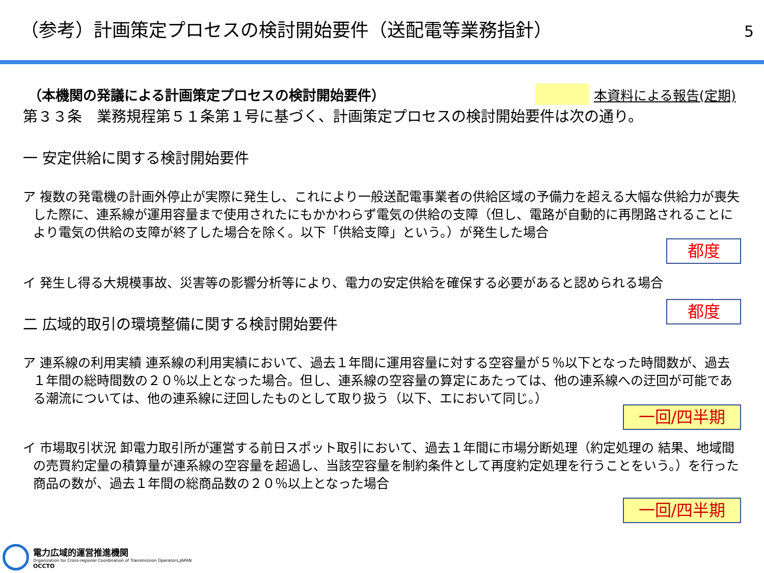（参考）計画策定プロセスの検討開始要件（送配電等業務指針）
5
本資料による報告(定期)
（本機関の発議による計画策定プロセスの検討開始要件）
第３３条　業務規程第５１条第１号に基づく、計画策定プロセスの検討開始要件は次の通り。
一 安定供給に関する検討開始要件
ア 複数の発電機の計画外停止が実際に発生し、これにより一般送配電事業者の供給区域の予備力を超える大幅な供給力が喪失した際に、連系線が運用容量まで使用されたにもかかわらず電気の供給の支障（但し、電路が自動的に再閉路されることにより電気の供給の支障が終了した場合を除く。以下「供給支障」という。）が発生した場合
都度
イ 発生し得る大規模事故、災害等の影響分析等により、電力の安定供給を確保する必要があると認められる場合
都度
二 広域的取引の環境整備に関する検討開始要件
ア 連系線の利用実績 連系線の利用実績において、過去１年間に運用容量に対する空容量が５％以下となった時間数が、過去１年間の総時間数の２０％以上となった場合。但し、連系線の空容量の算定にあたっては、他の連系線への迂回が可能である潮流については、他の連系線に迂回したものとして取り扱う（以下、エにおいて同じ。）
一回/四半期
イ 市場取引状況 卸電力取引所が運営する前日スポット取引において、過去１年間に市場分断処理（約定処理の 結果、地域間の売買約定量の積算量が連系線の空容量を超過し、当該空容量を制約条件として再度約定処理を行うことをいう。）を行った商品の数が、過去１年間の総商品数の２０％以上となった場合
一回/四半期
電力広域的運営推進機関
Organization for Cross-regional Coordination of Transmission Operators,JAPAN
OCCTO